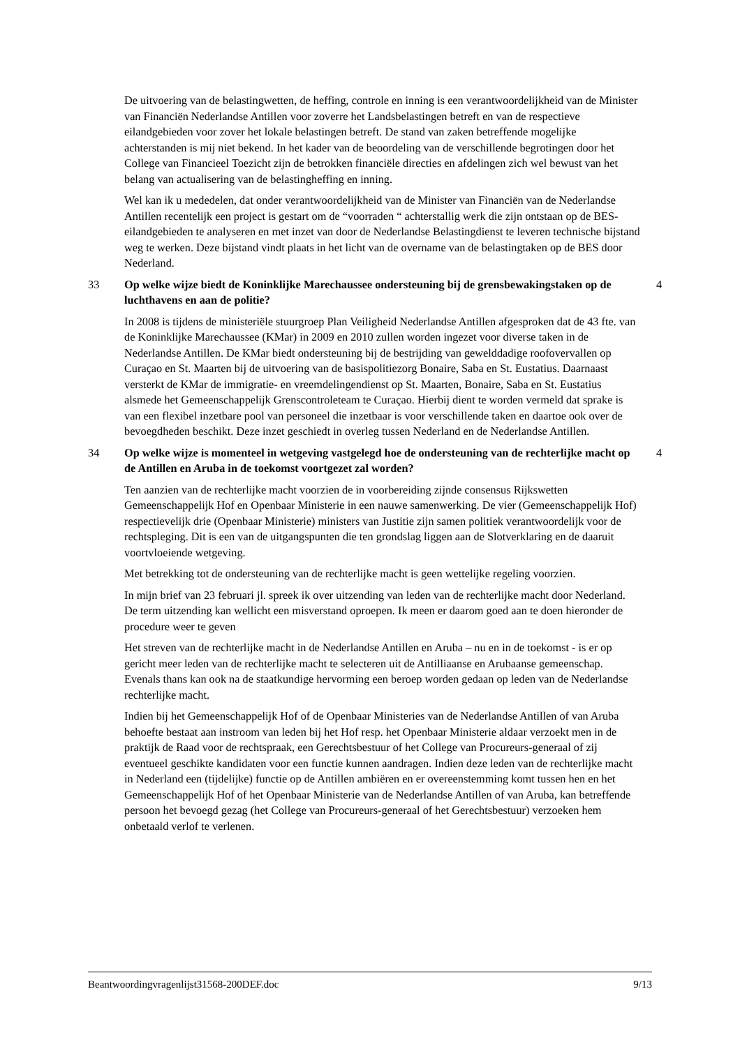De uitvoering van de belastingwetten, de heffing, controle en inning is een verantwoordelijkheid van de Minister van Financiën Nederlandse Antillen voor zoverre het Landsbelastingen betreft en van de respectieve eilandgebieden voor zover het lokale belastingen betreft. De stand van zaken betreffende mogelijke achterstanden is mij niet bekend. In het kader van de beoordeling van de verschillende begrotingen door het College van Financieel Toezicht zijn de betrokken financiële directies en afdelingen zich wel bewust van het belang van actualisering van de belastingheffing en inning.
Wel kan ik u mededelen, dat onder verantwoordelijkheid van de Minister van Financiën van de Nederlandse Antillen recentelijk een project is gestart om de “voorraden “ achterstallig werk die zijn ontstaan op de BES-eilandgebieden te analyseren en met inzet van door de Nederlandse Belastingdienst te leveren technische bijstand weg te werken. Deze bijstand vindt plaats in het licht van de overname van de belastingtaken op de BES door Nederland.
33 Op welke wijze biedt de Koninklijke Marechaussee ondersteuning bij de grensbewakingstaken op de luchthavens en aan de politie? 4
In 2008 is tijdens de ministeriële stuurgroep Plan Veiligheid Nederlandse Antillen afgesproken dat de 43 fte. van de Koninklijke Marechaussee (KMar) in 2009 en 2010 zullen worden ingezet voor diverse taken in de Nederlandse Antillen. De KMar biedt ondersteuning bij de bestrijding van gewelddadige roofovervallen op Curaçao en St. Maarten bij de uitvoering van de basispolitiezorg Bonaire, Saba en St. Eustatius. Daarnaast versterkt de KMar de immigratie- en vreemdelingendienst op St. Maarten, Bonaire, Saba en St. Eustatius alsmede het Gemeenschappelijk Grenscontroleteam te Curaçao. Hierbij dient te worden vermeld dat sprake is van een flexibel inzetbare pool van personeel die inzetbaar is voor verschillende taken en daartoe ook over de bevoegdheden beschikt. Deze inzet geschiedt in overleg tussen Nederland en de Nederlandse Antillen.
34 Op welke wijze is momenteel in wetgeving vastgelegd hoe de ondersteuning van de rechterlijke macht op de Antillen en Aruba in de toekomst voortgezet zal worden? 4
Ten aanzien van de rechterlijke macht voorzien de in voorbereiding zijnde consensus Rijkswetten Gemeenschappelijk Hof en Openbaar Ministerie in een nauwe samenwerking. De vier (Gemeenschappelijk Hof) respectievelijk drie (Openbaar Ministerie) ministers van Justitie zijn samen politiek verantwoordelijk voor de rechtspleging. Dit is een van de uitgangspunten die ten grondslag liggen aan de Slotverklaring en de daaruit voortvloeiende wetgeving.
Met betrekking tot de ondersteuning van de rechterlijke macht is geen wettelijke regeling voorzien.
In mijn brief van 23 februari jl. spreek ik over uitzending van leden van de rechterlijke macht door Nederland. De term uitzending kan wellicht een misverstand oproepen. Ik meen er daarom goed aan te doen hieronder de procedure weer te geven
Het streven van de rechterlijke macht in de Nederlandse Antillen en Aruba – nu en in de toekomst - is er op gericht meer leden van de rechterlijke macht te selecteren uit de Antilliaanse en Arubaanse gemeenschap. Evenals thans kan ook na de staatkundige hervorming een beroep worden gedaan op leden van de Nederlandse rechterlijke macht.
Indien bij het Gemeenschappelijk Hof of de Openbaar Ministeries van de Nederlandse Antillen of van Aruba behoefte bestaat aan instroom van leden bij het Hof resp. het Openbaar Ministerie aldaar verzoekt men in de praktijk de Raad voor de rechtspraak, een Gerechtsbestuur of het College van Procureurs-generaal of zij eventueel geschikte kandidaten voor een functie kunnen aandragen. Indien deze leden van de rechterlijke macht in Nederland een (tijdelijke) functie op de Antillen ambiëren en er overeenstemming komt tussen hen en het Gemeenschappelijk Hof of het Openbaar Ministerie van de Nederlandse Antillen of van Aruba, kan betreffende persoon het bevoegd gezag (het College van Procureurs-generaal of het Gerechtsbestuur) verzoeken hem onbetaald verlof te verlenen.
Beantwoordingvragenlijst31568-200DEF.doc 9/13